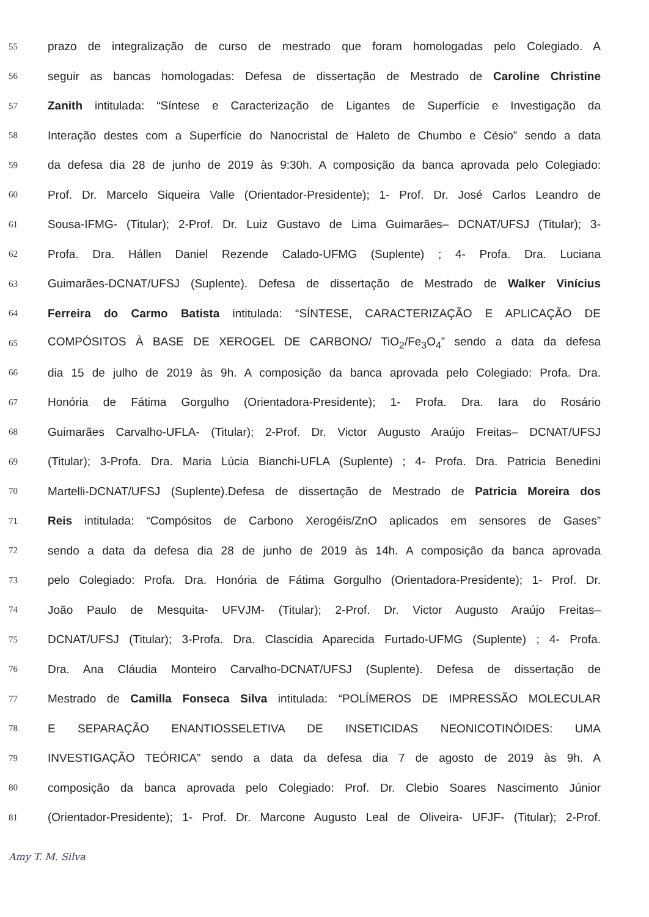55 prazo de integralização de curso de mestrado que foram homologadas pelo Colegiado. A
56 seguir as bancas homologadas: Defesa de dissertação de Mestrado de Caroline Christine
57 Zanith intitulada: “Síntese e Caracterização de Ligantes de Superfície e Investigação da
58 Interação destes com a Superfície do Nanocristal de Haleto de Chumbo e Césio” sendo a data
59 da defesa dia 28 de junho de 2019 às 9:30h. A composição da banca aprovada pelo Colegiado:
60 Prof. Dr. Marcelo Siqueira Valle (Orientador-Presidente); 1- Prof. Dr. José Carlos Leandro de
61 Sousa-IFMG- (Titular); 2-Prof. Dr. Luiz Gustavo de Lima Guimarães– DCNAT/UFSJ (Titular); 3-
62 Profa. Dra. Hállen Daniel Rezende Calado-UFMG (Suplente) ; 4- Profa. Dra. Luciana
63 Guimarães-DCNAT/UFSJ (Suplente). Defesa de dissertação de Mestrado de Walker Vinícius
64 Ferreira do Carmo Batista intitulada: “SÍNTESE, CARACTERIZAÇÃO E APLICAÇÃO DE
65 COMPÓSITOS À BASE DE XEROGEL DE CARBONO/ TiO<sub>2</sub>/Fe<sub>3</sub>O<sub>4</sub>” sendo a data da defesa
66 dia 15 de julho de 2019 às 9h. A composição da banca aprovada pelo Colegiado: Profa. Dra.
67 Honória de Fátima Gorgulho (Orientadora-Presidente); 1- Profa. Dra. Iara do Rosário
68 Guimarães Carvalho-UFLA- (Titular); 2-Prof. Dr. Victor Augusto Araújo Freitas– DCNAT/UFSJ
69 (Titular); 3-Profa. Dra. Maria Lúcia Bianchi-UFLA (Suplente) ; 4- Profa. Dra. Patricia Benedini
70 Martelli-DCNAT/UFSJ (Suplente).Defesa de dissertação de Mestrado de Patricia Moreira dos
71 Reis intitulada: “Compósitos de Carbono Xerogéis/ZnO aplicados em sensores de Gases”
72 sendo a data da defesa dia 28 de junho de 2019 às 14h. A composição da banca aprovada
73 pelo Colegiado: Profa. Dra. Honória de Fátima Gorgulho (Orientadora-Presidente); 1- Prof. Dr.
74 João Paulo de Mesquita- UFVJM- (Titular); 2-Prof. Dr. Victor Augusto Araújo Freitas–
75 DCNAT/UFSJ (Titular); 3-Profa. Dra. Clascídia Aparecida Furtado-UFMG (Suplente) ; 4- Profa.
76 Dra. Ana Cláudia Monteiro Carvalho-DCNAT/UFSJ (Suplente). Defesa de dissertação de
77 Mestrado de Camilla Fonseca Silva intitulada: “POLÍMEROS DE IMPRESSÃO MOLECULAR
78 E SEPARAÇÃO ENANTIOSSELETIVA DE INSETICIDAS NEONICOTINÓIDES: UMA
79 INVESTIGAÇÃO TEÓRICA” sendo a data da defesa dia 7 de agosto de 2019 às 9h. A
80 composição da banca aprovada pelo Colegiado: Prof. Dr. Clebio Soares Nascimento Júnior
81 (Orientador-Presidente); 1- Prof. Dr. Marcone Augusto Leal de Oliveira- UFJF- (Titular); 2-Prof.
Amy T. M. Silva